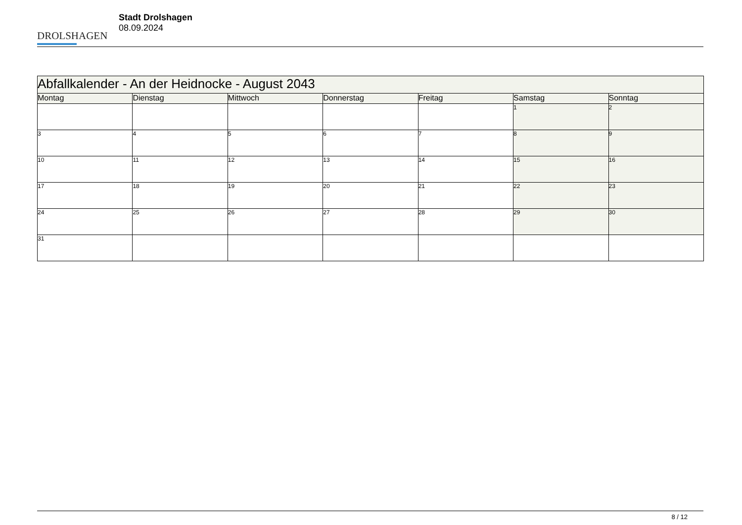DROLSHAGEN
Stadt Drolshagen
08.09.2024
| Abfallkalender - An der Heidnocke - August 2043 | | | | | | |
| Montag | Dienstag | Mittwoch | Donnerstag | Freitag | Samstag | Sonntag |
| | | | | | 1 | 2 |
| 3 | 4 | 5 | 6 | 7 | 8 | 9 |
| 10 | 11 | 12 | 13 | 14 | 15 | 16 |
| 17 | 18 | 19 | 20 | 21 | 22 | 23 |
| 24 | 25 | 26 | 27 | 28 | 29 | 30 |
| 31 | | | | | | |
8 / 12